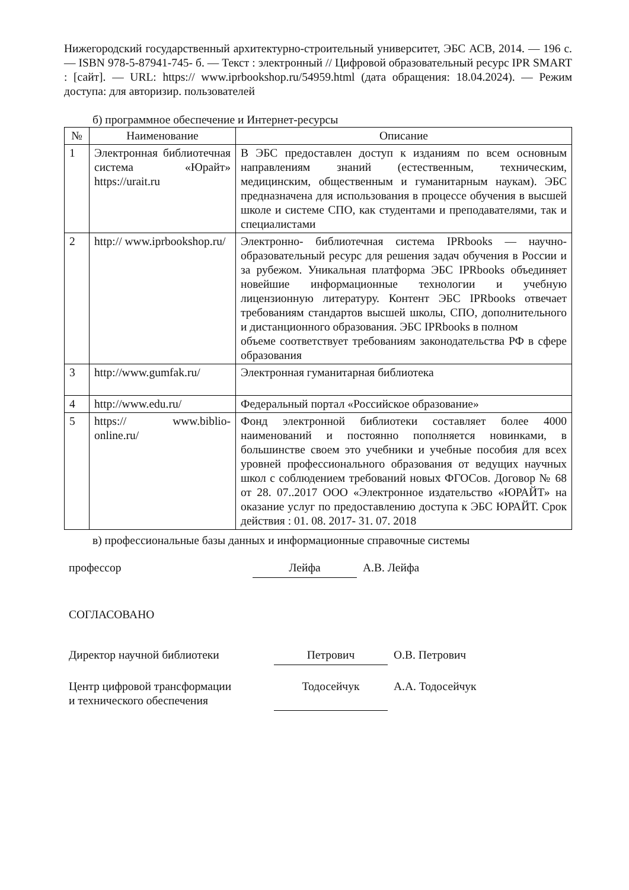Нижегородский государственный архитектурно-строительный университет, ЭБС АСВ, 2014. — 196 с. — ISBN 978-5-87941-745- б. — Текст : электронный // Цифровой образовательный ресурс IPR SMART : [сайт]. — URL: https:// www.iprbookshop.ru/54959.html (дата обращения: 18.04.2024). — Режим доступа: для авторизир. пользователей
б) программное обеспечение и Интернет-ресурсы
| № | Наименование | Описание |
| --- | --- | --- |
| 1 | Электронная библиотечная система «Юрайт» https://urait.ru | В ЭБС предоставлен доступ к изданиям по всем основным направлениям знаний (естественным, техническим, медицинским, общественным и гуманитарным наукам). ЭБС предназначена для использования в процессе обучения в высшей школе и системе СПО, как студентами и преподавателями, так и специалистами |
| 2 | http:// www.iprbookshop.ru/ | Электронно- библиотечная система IPRbooks — научно- образовательный ресурс для решения задач обучения в России и за рубежом. Уникальная платформа ЭБС IPRbooks объединяет новейшие информационные технологии и учебную лицензионную литературу. Контент ЭБС IPRbooks отвечает требованиям стандартов высшей школы, СПО, дополнительного и дистанционного образования. ЭБС IPRbooks в полном объеме соответствует требованиям законодательства РФ в сфере образования |
| 3 | http://www.gumfak.ru/ | Электронная гуманитарная библиотека |
| 4 | http://www.edu.ru/ | Федеральный портал «Российское образование» |
| 5 | https:// www.biblio-online.ru/ | Фонд электронной библиотеки составляет более 4000 наименований и постоянно пополняется новинками, в большинстве своем это учебники и учебные пособия для всех уровней профессионального образования от ведущих научных школ с соблюдением требований новых ФГОСов. Договор № 68 от 28. 07..2017 ООО «Электронное издательство «ЮРАЙТ» на оказание услуг по предоставлению доступа к ЭБС ЮРАЙТ. Срок действия : 01. 08. 2017- 31. 07. 2018 |
в) профессиональные базы данных и информационные справочные системы
профессор Лейфа А.В. Лейфа
СОГЛАСОВАНО
Директор научной библиотеки Петрович О.В. Петрович
Центр цифровой трансформации
и технического обеспечения
Тодосейчук
А.А. Тодосейчук